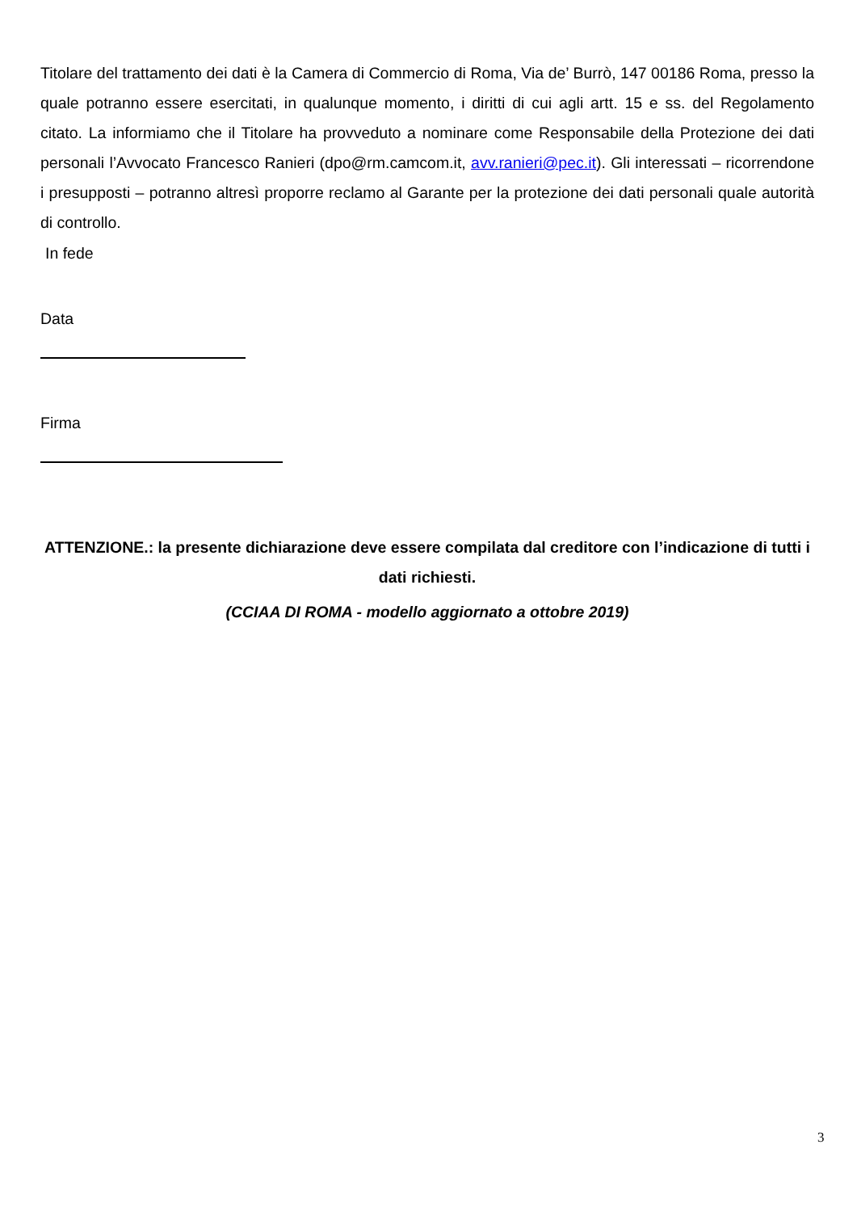Titolare del trattamento dei dati è la Camera di Commercio di Roma, Via de’ Burrò, 147 00186 Roma, presso la quale potranno essere esercitati, in qualunque momento, i diritti di cui agli artt. 15 e ss. del Regolamento citato. La informiamo che il Titolare ha provveduto a nominare come Responsabile della Protezione dei dati personali l’Avvocato Francesco Ranieri (dpo@rm.camcom.it, avv.ranieri@pec.it). Gli interessati – ricorrendone i presupposti – potranno altresì proporre reclamo al Garante per la protezione dei dati personali quale autorità di controllo.
In fede
Data
Firma
ATTENZIONE.: la presente dichiarazione deve essere compilata dal creditore con l’indicazione di tutti i dati richiesti.
(CCIAA DI ROMA - modello aggiornato a ottobre 2019)
3